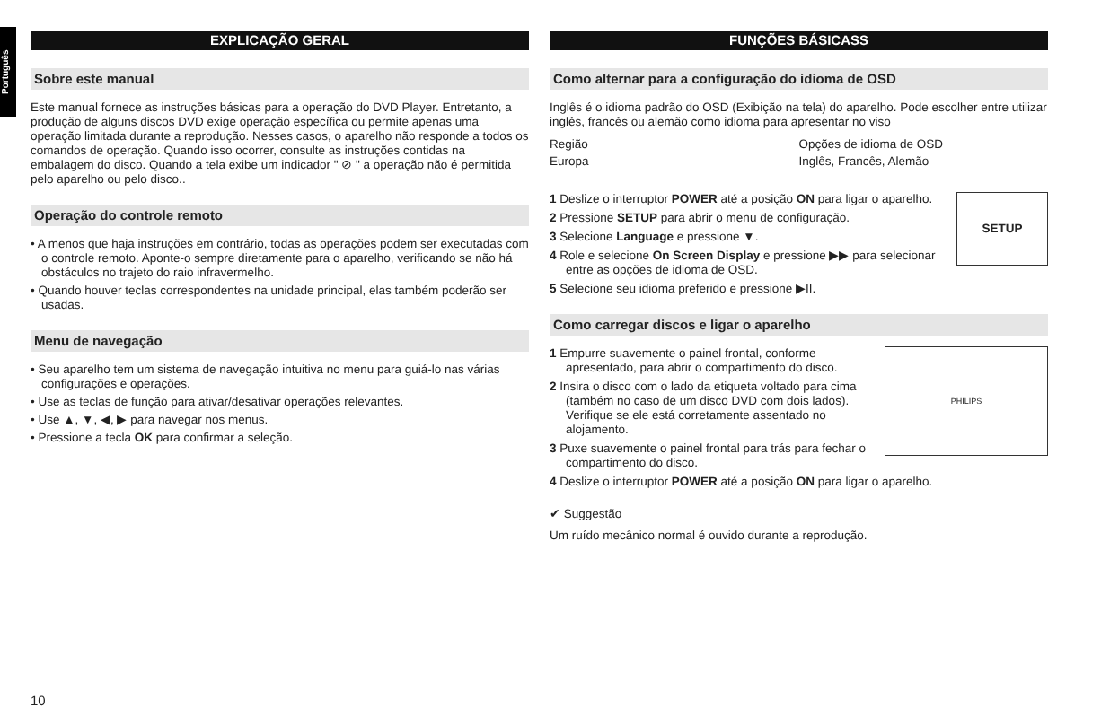Português
EXPLICAÇÃO GERAL
Sobre este manual
Este manual fornece as instruções básicas para a operação do DVD Player. Entretanto, a produção de alguns discos DVD exige operação específica ou permite apenas uma operação limitada durante a reprodução. Nesses casos, o aparelho não responde a todos os comandos de operação. Quando isso ocorrer, consulte as instruções contidas na embalagem do disco. Quando a tela exibe um indicador " ⊘ " a operação não é permitida pelo aparelho ou pelo disco..
Operação do controle remoto
• A menos que haja instruções em contrário, todas as operações podem ser executadas com o controle remoto. Aponte-o sempre diretamente para o aparelho, verificando se não há obstáculos no trajeto do raio infravermelho.
• Quando houver teclas correspondentes na unidade principal, elas também poderão ser usadas.
Menu de navegação
• Seu aparelho tem um sistema de navegação intuitiva no menu para guiá-lo nas várias configurações e operações.
• Use as teclas de função para ativar/desativar operações relevantes.
• Use ▲, ▼, ◀, ▶ para navegar nos menus.
• Pressione a tecla OK para confirmar a seleção.
FUNÇÕES BÁSICASS
Como alternar para a configuração do idioma de OSD
Inglês é o idioma padrão do OSD (Exibição na tela) do aparelho. Pode escolher entre utilizar inglês, francês ou alemão como idioma para apresentar no viso
| Região | Opções de idioma de OSD |
| Europa | Inglês, Francês, Alemão |
SETUP
1 Deslize o interruptor POWER até a posição ON para ligar o aparelho.
2 Pressione SETUP para abrir o menu de configuração.
3 Selecione Language e pressione ▼.
4 Role e selecione On Screen Display e pressione ▶▶ para selecionar entre as opções de idioma de OSD.
5 Selecione seu idioma preferido e pressione ▶II.
Como carregar discos e ligar o aparelho
PHILIPS
1 Empurre suavemente o painel frontal, conforme apresentado, para abrir o compartimento do disco.
2 Insira o disco com o lado da etiqueta voltado para cima (também no caso de um disco DVD com dois lados). Verifique se ele está corretamente assentado no alojamento.
3 Puxe suavemente o painel frontal para trás para fechar o compartimento do disco.
4 Deslize o interruptor POWER até a posição ON para ligar o aparelho.
✔ Suggestão
Um ruído mecânico normal é ouvido durante a reprodução.
10